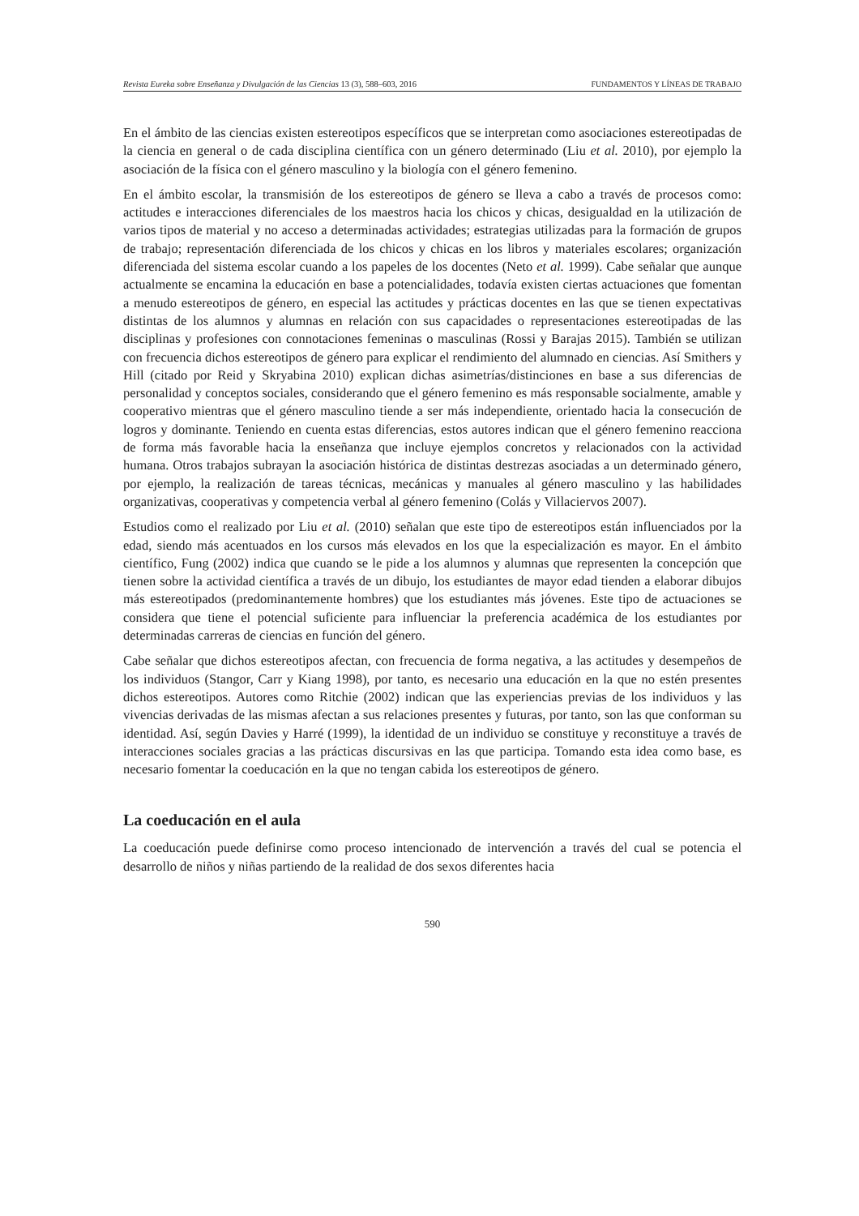Revista Eureka sobre Enseñanza y Divulgación de las Ciencias 13 (3), 588–603, 2016 FUNDAMENTOS Y LÍNEAS DE TRABAJO
En el ámbito de las ciencias existen estereotipos específicos que se interpretan como asociaciones estereotipadas de la ciencia en general o de cada disciplina científica con un género determinado (Liu et al. 2010), por ejemplo la asociación de la física con el género masculino y la biología con el género femenino.
En el ámbito escolar, la transmisión de los estereotipos de género se lleva a cabo a través de procesos como: actitudes e interacciones diferenciales de los maestros hacia los chicos y chicas, desigualdad en la utilización de varios tipos de material y no acceso a determinadas actividades; estrategias utilizadas para la formación de grupos de trabajo; representación diferenciada de los chicos y chicas en los libros y materiales escolares; organización diferenciada del sistema escolar cuando a los papeles de los docentes (Neto et al. 1999). Cabe señalar que aunque actualmente se encamina la educación en base a potencialidades, todavía existen ciertas actuaciones que fomentan a menudo estereotipos de género, en especial las actitudes y prácticas docentes en las que se tienen expectativas distintas de los alumnos y alumnas en relación con sus capacidades o representaciones estereotipadas de las disciplinas y profesiones con connotaciones femeninas o masculinas (Rossi y Barajas 2015). También se utilizan con frecuencia dichos estereotipos de género para explicar el rendimiento del alumnado en ciencias. Así Smithers y Hill (citado por Reid y Skryabina 2010) explican dichas asimetrías/distinciones en base a sus diferencias de personalidad y conceptos sociales, considerando que el género femenino es más responsable socialmente, amable y cooperativo mientras que el género masculino tiende a ser más independiente, orientado hacia la consecución de logros y dominante. Teniendo en cuenta estas diferencias, estos autores indican que el género femenino reacciona de forma más favorable hacia la enseñanza que incluye ejemplos concretos y relacionados con la actividad humana. Otros trabajos subrayan la asociación histórica de distintas destrezas asociadas a un determinado género, por ejemplo, la realización de tareas técnicas, mecánicas y manuales al género masculino y las habilidades organizativas, cooperativas y competencia verbal al género femenino (Colás y Villaciervos 2007).
Estudios como el realizado por Liu et al. (2010) señalan que este tipo de estereotipos están influenciados por la edad, siendo más acentuados en los cursos más elevados en los que la especialización es mayor. En el ámbito científico, Fung (2002) indica que cuando se le pide a los alumnos y alumnas que representen la concepción que tienen sobre la actividad científica a través de un dibujo, los estudiantes de mayor edad tienden a elaborar dibujos más estereotipados (predominantemente hombres) que los estudiantes más jóvenes. Este tipo de actuaciones se considera que tiene el potencial suficiente para influenciar la preferencia académica de los estudiantes por determinadas carreras de ciencias en función del género.
Cabe señalar que dichos estereotipos afectan, con frecuencia de forma negativa, a las actitudes y desempeños de los individuos (Stangor, Carr y Kiang 1998), por tanto, es necesario una educación en la que no estén presentes dichos estereotipos. Autores como Ritchie (2002) indican que las experiencias previas de los individuos y las vivencias derivadas de las mismas afectan a sus relaciones presentes y futuras, por tanto, son las que conforman su identidad. Así, según Davies y Harré (1999), la identidad de un individuo se constituye y reconstituye a través de interacciones sociales gracias a las prácticas discursivas en las que participa. Tomando esta idea como base, es necesario fomentar la coeducación en la que no tengan cabida los estereotipos de género.
La coeducación en el aula
La coeducación puede definirse como proceso intencionado de intervención a través del cual se potencia el desarrollo de niños y niñas partiendo de la realidad de dos sexos diferentes hacia
590